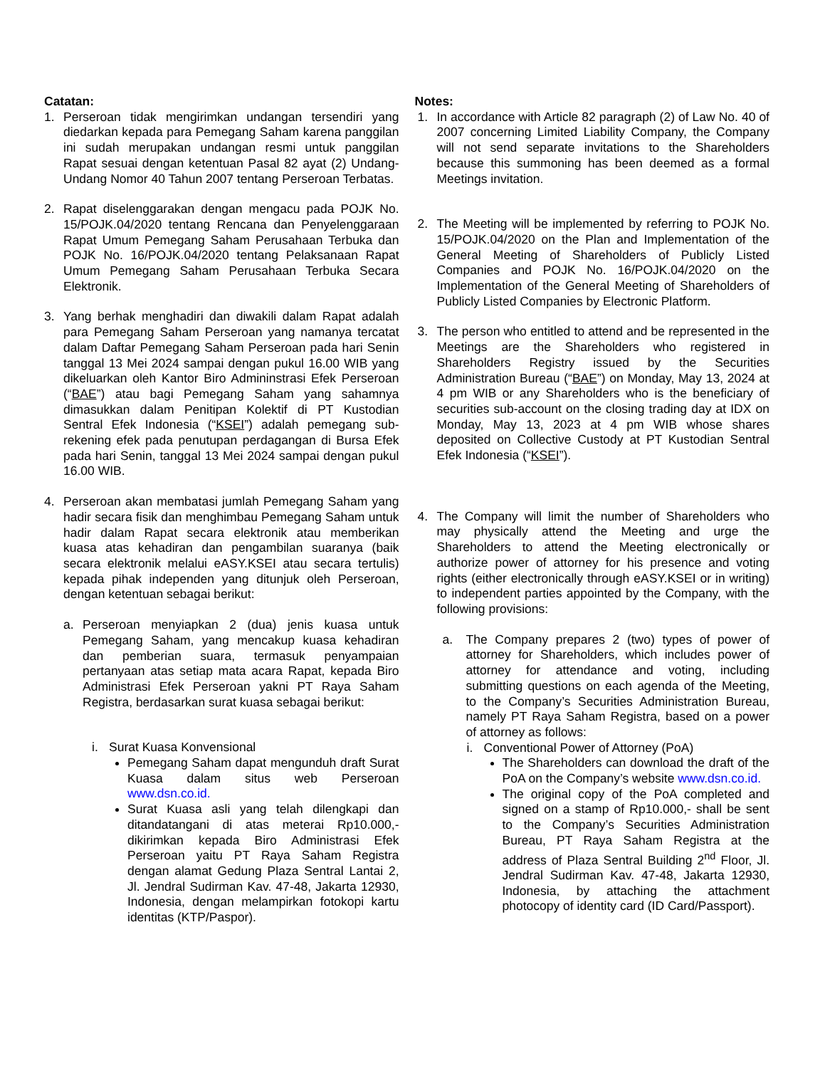Catatan:
1. Perseroan tidak mengirimkan undangan tersendiri yang diedarkan kepada para Pemegang Saham karena panggilan ini sudah merupakan undangan resmi untuk panggilan Rapat sesuai dengan ketentuan Pasal 82 ayat (2) Undang-Undang Nomor 40 Tahun 2007 tentang Perseroan Terbatas.
2. Rapat diselenggarakan dengan mengacu pada POJK No. 15/POJK.04/2020 tentang Rencana dan Penyelenggaraan Rapat Umum Pemegang Saham Perusahaan Terbuka dan POJK No. 16/POJK.04/2020 tentang Pelaksanaan Rapat Umum Pemegang Saham Perusahaan Terbuka Secara Elektronik.
3. Yang berhak menghadiri dan diwakili dalam Rapat adalah para Pemegang Saham Perseroan yang namanya tercatat dalam Daftar Pemegang Saham Perseroan pada hari Senin tanggal 13 Mei 2024 sampai dengan pukul 16.00 WIB yang dikeluarkan oleh Kantor Biro Admininstrasi Efek Perseroan (“BAE”) atau bagi Pemegang Saham yang sahamnya dimasukkan dalam Penitipan Kolektif di PT Kustodian Sentral Efek Indonesia (“KSEI”) adalah pemegang sub-rekening efek pada penutupan perdagangan di Bursa Efek pada hari Senin, tanggal 13 Mei 2024 sampai dengan pukul 16.00 WIB.
4. Perseroan akan membatasi jumlah Pemegang Saham yang hadir secara fisik dan menghimbau Pemegang Saham untuk hadir dalam Rapat secara elektronik atau memberikan kuasa atas kehadiran dan pengambilan suaranya (baik secara elektronik melalui eASY.KSEI atau secara tertulis) kepada pihak independen yang ditunjuk oleh Perseroan, dengan ketentuan sebagai berikut:
a. Perseroan menyiapkan 2 (dua) jenis kuasa untuk Pemegang Saham, yang mencakup kuasa kehadiran dan pemberian suara, termasuk penyampaian pertanyaan atas setiap mata acara Rapat, kepada Biro Administrasi Efek Perseroan yakni PT Raya Saham Registra, berdasarkan surat kuasa sebagai berikut:
i. Surat Kuasa Konvensional
Pemegang Saham dapat mengunduh draft Surat Kuasa dalam situs web Perseroan www.dsn.co.id.
Surat Kuasa asli yang telah dilengkapi dan ditandatangani di atas meterai Rp10.000,- dikirimkan kepada Biro Administrasi Efek Perseroan yaitu PT Raya Saham Registra dengan alamat Gedung Plaza Sentral Lantai 2, Jl. Jendral Sudirman Kav. 47-48, Jakarta 12930, Indonesia, dengan melampirkan fotokopi kartu identitas (KTP/Paspor).
Notes:
1. In accordance with Article 82 paragraph (2) of Law No. 40 of 2007 concerning Limited Liability Company, the Company will not send separate invitations to the Shareholders because this summoning has been deemed as a formal Meetings invitation.
2. The Meeting will be implemented by referring to POJK No. 15/POJK.04/2020 on the Plan and Implementation of the General Meeting of Shareholders of Publicly Listed Companies and POJK No. 16/POJK.04/2020 on the Implementation of the General Meeting of Shareholders of Publicly Listed Companies by Electronic Platform.
3. The person who entitled to attend and be represented in the Meetings are the Shareholders who registered in Shareholders Registry issued by the Securities Administration Bureau (“BAE”) on Monday, May 13, 2024 at 4 pm WIB or any Shareholders who is the beneficiary of securities sub-account on the closing trading day at IDX on Monday, May 13, 2023 at 4 pm WIB whose shares deposited on Collective Custody at PT Kustodian Sentral Efek Indonesia (“KSEI”).
4. The Company will limit the number of Shareholders who may physically attend the Meeting and urge the Shareholders to attend the Meeting electronically or authorize power of attorney for his presence and voting rights (either electronically through eASY.KSEI or in writing) to independent parties appointed by the Company, with the following provisions:
a. The Company prepares 2 (two) types of power of attorney for Shareholders, which includes power of attorney for attendance and voting, including submitting questions on each agenda of the Meeting, to the Company’s Securities Administration Bureau, namely PT Raya Saham Registra, based on a power of attorney as follows:
i. Conventional Power of Attorney (PoA)
The Shareholders can download the draft of the PoA on the Company’s website www.dsn.co.id.
The original copy of the PoA completed and signed on a stamp of Rp10.000,- shall be sent to the Company’s Securities Administration Bureau, PT Raya Saham Registra at the address of Plaza Sentral Building 2<sup>nd</sup> Floor, Jl. Jendral Sudirman Kav. 47-48, Jakarta 12930, Indonesia, by attaching the attachment photocopy of identity card (ID Card/Passport).